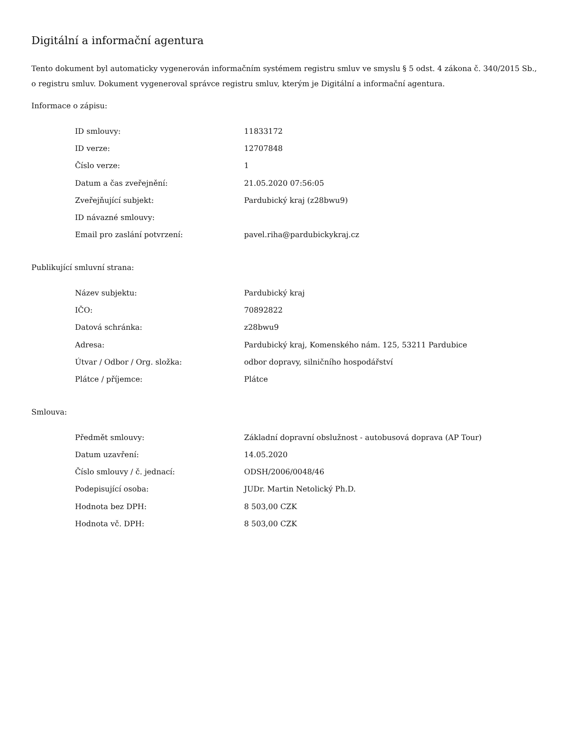Digitální a informační agentura
Tento dokument byl automaticky vygenerován informačním systémem registru smluv ve smyslu § 5 odst. 4 zákona č. 340/2015 Sb., o registru smluv. Dokument vygeneroval správce registru smluv, kterým je Digitální a informační agentura.
Informace o zápisu:
| ID smlouvy: | 11833172 |
| ID verze: | 12707848 |
| Číslo verze: | 1 |
| Datum a čas zveřejnění: | 21.05.2020 07:56:05 |
| Zveřejňující subjekt: | Pardubický kraj (z28bwu9) |
| ID návazné smlouvy: | |
| Email pro zaslání potvrzení: | pavel.riha@pardubickykraj.cz |
Publikující smluvní strana:
| Název subjektu: | Pardubický kraj |
| IČO: | 70892822 |
| Datová schránka: | z28bwu9 |
| Adresa: | Pardubický kraj, Komenského nám. 125, 53211 Pardubice |
| Útvar / Odbor / Org. složka: | odbor dopravy, silničního hospodářství |
| Plátce / příjemce: | Plátce |
Smlouva:
| Předmět smlouvy: | Základní dopravní obslužnost - autobusová doprava (AP Tour) |
| Datum uzavření: | 14.05.2020 |
| Číslo smlouvy / č. jednací: | ODSH/2006/0048/46 |
| Podepisující osoba: | JUDr. Martin Netolický Ph.D. |
| Hodnota bez DPH: | 8 503,00 CZK |
| Hodnota vč. DPH: | 8 503,00 CZK |